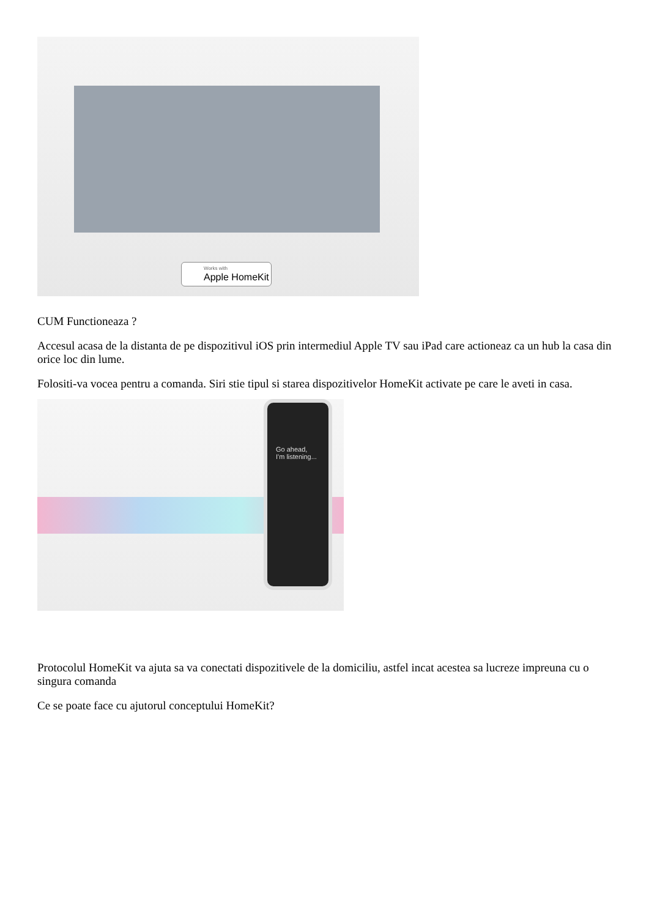Works with
Apple HomeKit
CUM Functioneaza ?
Accesul acasa de la distanta de pe dispozitivul iOS prin intermediul Apple TV sau iPad care actioneaz ca un hub la casa din orice loc din lume.
Folositi-va vocea pentru a comanda. Siri stie tipul si starea dispozitivelor HomeKit activate pe care le aveti in casa.
Go ahead,
I'm listening...
Protocolul HomeKit va ajuta sa va conectati dispozitivele de la domiciliu, astfel incat acestea sa lucreze impreuna cu o singura comanda
Ce se poate face cu ajutorul conceptului HomeKit?